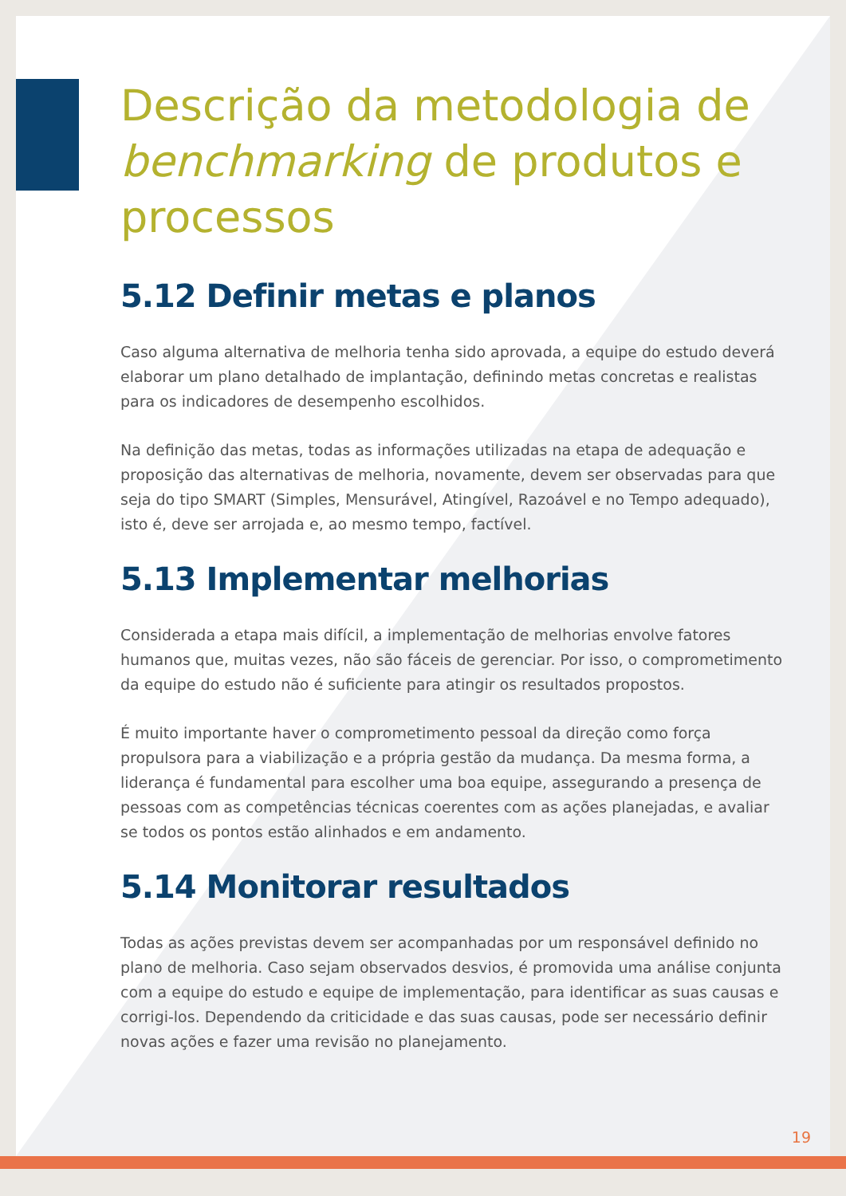Descrição da metodologia de benchmarking de produtos e processos
5.12 Definir metas e planos
Caso alguma alternativa de melhoria tenha sido aprovada, a equipe do estudo deverá elaborar um plano detalhado de implantação, definindo metas concretas e realistas para os indicadores de desempenho escolhidos.
Na definição das metas, todas as informações utilizadas na etapa de adequação e proposição das alternativas de melhoria, novamente, devem ser observadas para que seja do tipo SMART (Simples, Mensurável, Atingível, Razoável e no Tempo adequado), isto é, deve ser arrojada e, ao mesmo tempo, factível.
5.13 Implementar melhorias
Considerada a etapa mais difícil, a implementação de melhorias envolve fatores humanos que, muitas vezes, não são fáceis de gerenciar. Por isso, o comprometimento da equipe do estudo não é suficiente para atingir os resultados propostos.
É muito importante haver o comprometimento pessoal da direção como força propulsora para a viabilização e a própria gestão da mudança. Da mesma forma, a liderança é fundamental para escolher uma boa equipe, assegurando a presença de pessoas com as competências técnicas coerentes com as ações planejadas, e avaliar se todos os pontos estão alinhados e em andamento.
5.14 Monitorar resultados
Todas as ações previstas devem ser acompanhadas por um responsável definido no plano de melhoria. Caso sejam observados desvios, é promovida uma análise conjunta com a equipe do estudo e equipe de implementação, para identificar as suas causas e corrigi-los. Dependendo da criticidade e das suas causas, pode ser necessário definir novas ações e fazer uma revisão no planejamento.
19